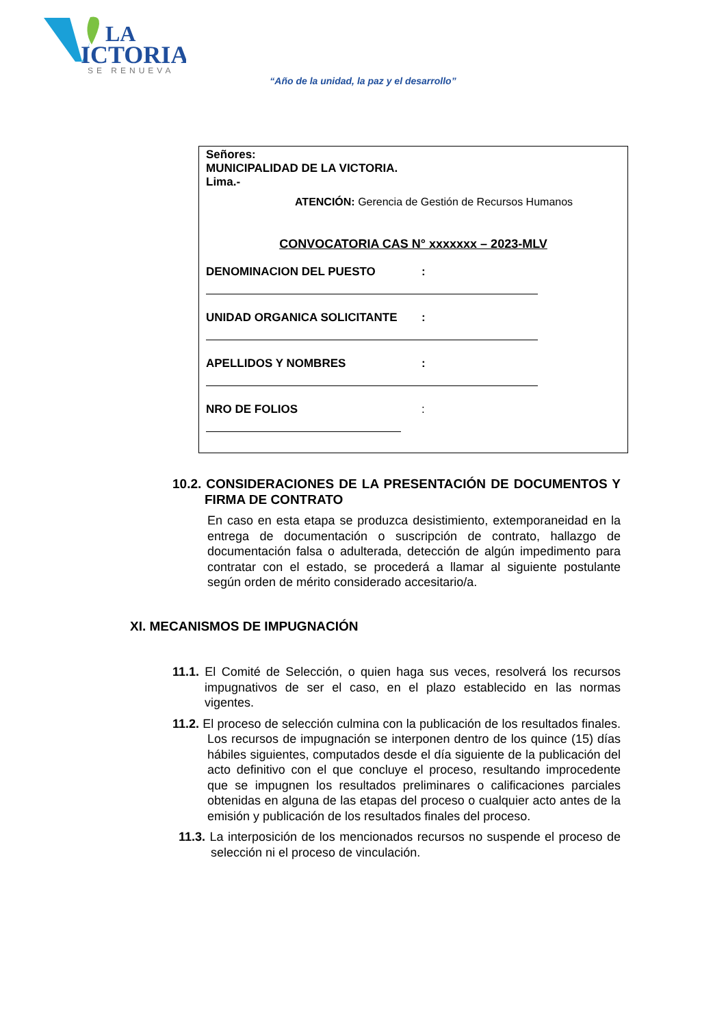LA
ICTORIA
SE RENUEVA
“Año de la unidad, la paz y el desarrollo”
Señores:
MUNICIPALIDAD DE LA VICTORIA.
Lima.-
ATENCIÓN: Gerencia de Gestión de Recursos Humanos
CONVOCATORIA CAS N° xxxxxxx – 2023-MLV
DENOMINACION DEL PUESTO:
UNIDAD ORGANICA SOLICITANTE:
APELLIDOS Y NOMBRES:
NRO DE FOLIOS:
10.2. CONSIDERACIONES DE LA PRESENTACIÓN DE DOCUMENTOS Y FIRMA DE CONTRATO
En caso en esta etapa se produzca desistimiento, extemporaneidad en la entrega de documentación o suscripción de contrato, hallazgo de documentación falsa o adulterada, detección de algún impedimento para contratar con el estado, se procederá a llamar al siguiente postulante según orden de mérito considerado accesitario/a.
XI. MECANISMOS DE IMPUGNACIÓN
11.1. El Comité de Selección, o quien haga sus veces, resolverá los recursos impugnativos de ser el caso, en el plazo establecido en las normas vigentes.
11.2. El proceso de selección culmina con la publicación de los resultados finales. Los recursos de impugnación se interponen dentro de los quince (15) días hábiles siguientes, computados desde el día siguiente de la publicación del acto definitivo con el que concluye el proceso, resultando improcedente que se impugnen los resultados preliminares o calificaciones parciales obtenidas en alguna de las etapas del proceso o cualquier acto antes de la emisión y publicación de los resultados finales del proceso.
11.3. La interposición de los mencionados recursos no suspende el proceso de selección ni el proceso de vinculación.